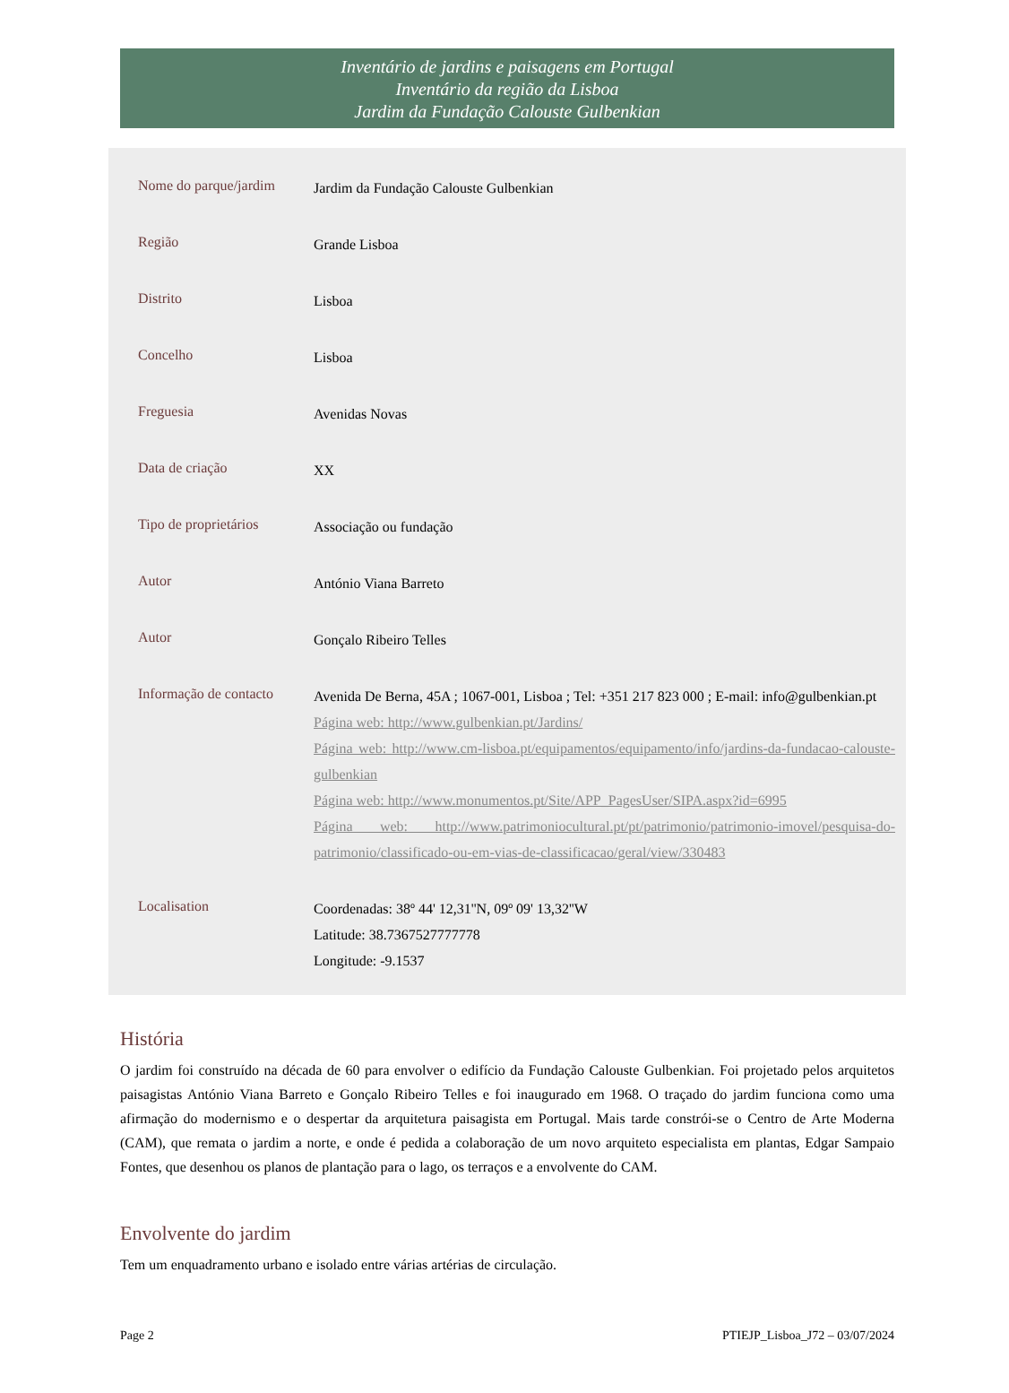Inventário de jardins e paisagens em Portugal
Inventário da região da Lisboa
Jardim da Fundação Calouste Gulbenkian
| Nome do parque/jardim | Jardim da Fundação Calouste Gulbenkian |
| Região | Grande Lisboa |
| Distrito | Lisboa |
| Concelho | Lisboa |
| Freguesia | Avenidas Novas |
| Data de criação | XX |
| Tipo de proprietários | Associação ou fundação |
| Autor | António Viana Barreto |
| Autor | Gonçalo Ribeiro Telles |
| Informação de contacto | Avenida De Berna, 45A ; 1067-001, Lisboa ; Tel: +351 217 823 000 ; E-mail: info@gulbenkian.pt Página web: http://www.gulbenkian.pt/Jardins/ Página web: http://www.cm-lisboa.pt/equipamentos/equipamento/info/jardins-da-fundacao-calouste-gulbenkian Página web: http://www.monumentos.pt/Site/APP_PagesUser/SIPA.aspx?id=6995 Página web: http://www.patrimoniocultural.pt/pt/patrimonio/patrimonio-imovel/pesquisa-do-patrimonio/classificado-ou-em-vias-de-classificacao/geral/view/330483 |
| Localisation | Coordenadas: 38º 44' 12,31''N, 09º 09' 13,32''W Latitude: 38.7367527777778 Longitude: -9.1537 |
História
O jardim foi construído na década de 60 para envolver o edifício da Fundação Calouste Gulbenkian. Foi projetado pelos arquitetos paisagistas António Viana Barreto e Gonçalo Ribeiro Telles e foi inaugurado em 1968. O traçado do jardim funciona como uma afirmação do modernismo e o despertar da arquitetura paisagista em Portugal. Mais tarde constrói-se o Centro de Arte Moderna (CAM), que remata o jardim a norte, e onde é pedida a colaboração de um novo arquiteto especialista em plantas, Edgar Sampaio Fontes, que desenhou os planos de plantação para o lago, os terraços e a envolvente do CAM.
Envolvente do jardim
Tem um enquadramento urbano e isolado entre várias artérias de circulação.
Page 2 PTIEJP_Lisboa_J72 – 03/07/2024